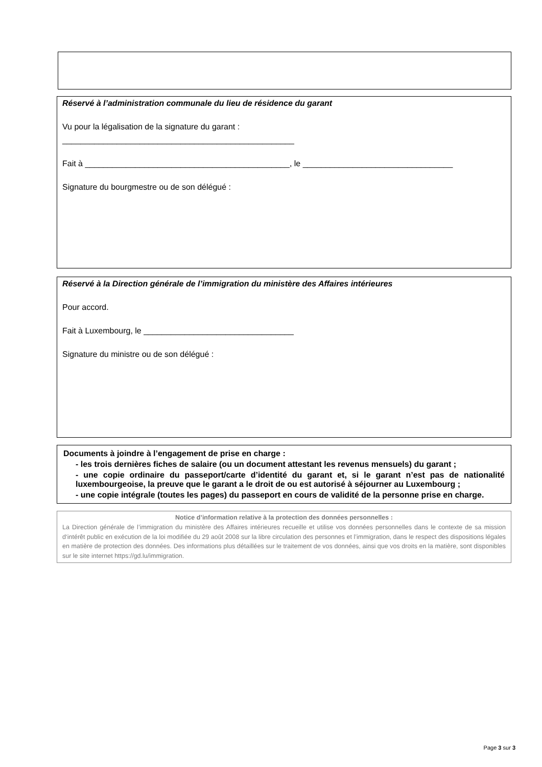Réservé à l’administration communale du lieu de résidence du garant
Vu pour la légalisation de la signature du garant :
___________________________________________________
Fait à _____________________________________________, le _________________________________
Signature du bourgmestre ou de son délégué :
Réservé à la Direction générale de l’immigration du ministère des Affaires intérieures
Pour accord.
Fait à Luxembourg, le _________________________________
Signature du ministre ou de son délégué :
Documents à joindre à l’engagement de prise en charge :
- les trois dernières fiches de salaire (ou un document attestant les revenus mensuels) du garant ;
- une copie ordinaire du passeport/carte d’identité du garant et, si le garant n’est pas de nationalité luxembourgeoise, la preuve que le garant a le droit de ou est autorisé à séjourner au Luxembourg ;
- une copie intégrale (toutes les pages) du passeport en cours de validité de la personne prise en charge.
Notice d’information relative à la protection des données personnelles :
La Direction générale de l’immigration du ministère des Affaires intérieures recueille et utilise vos données personnelles dans le contexte de sa mission d‘intérêt public en exécution de la loi modifiée du 29 août 2008 sur la libre circulation des personnes et l’immigration, dans le respect des dispositions légales en matière de protection des données. Des informations plus détaillées sur le traitement de vos données, ainsi que vos droits en la matière, sont disponibles sur le site internet https://gd.lu/immigration.
Page 3 sur 3